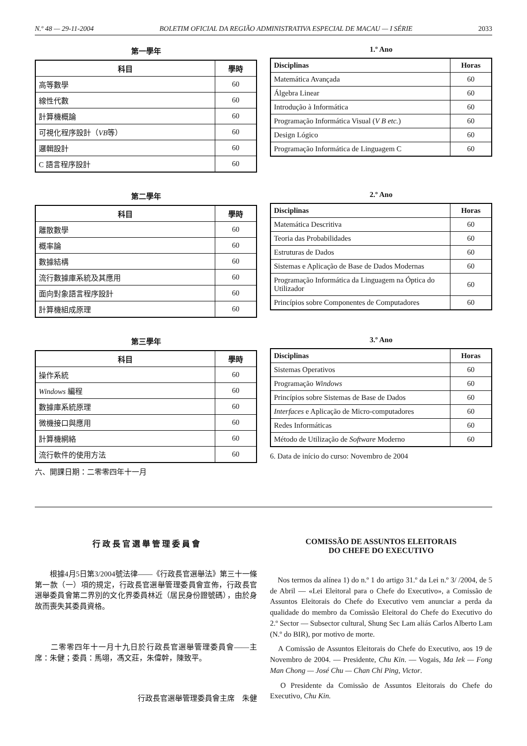N.º 48 — 29-11-2004 BOLETIM OFICIAL DA REGIÃO ADMINISTRATIVA ESPECIAL DE MACAU — I SÉRIE 2033
第一學年
| 科目 | 學時 |
| --- | --- |
| 高等數學 | 60 |
| 線性代數 | 60 |
| 計算機概論 | 60 |
| 可視化程序設計（ VB 等） | 60 |
| 邏輯設計 | 60 |
| C 語言程序設計 | 60 |
1.º Ano
| Disciplinas | Horas |
| --- | --- |
| Matemática Avançada | 60 |
| Álgebra Linear | 60 |
| Introdução à Informática | 60 |
| Programação Informática Visual ( V B etc. ) | 60 |
| Design Lógico | 60 |
| Programação Informática de Linguagem C | 60 |
第二學年
| 科目 | 學時 |
| --- | --- |
| 離散數學 | 60 |
| 概率論 | 60 |
| 數據結構 | 60 |
| 流行數據庫系統及其應用 | 60 |
| 面向對象語言程序設計 | 60 |
| 計算機組成原理 | 60 |
2.º Ano
| Disciplinas | Horas |
| --- | --- |
| Matemática Descritiva | 60 |
| Teoria das Probabilidades | 60 |
| Estruturas de Dados | 60 |
| Sistemas e Aplicação de Base de Dados Modernas | 60 |
| Programação Informática da Linguagem na Óptica do Utilizador | 60 |
| Princípios sobre Componentes de Computadores | 60 |
第三學年
| 科目 | 學時 |
| --- | --- |
| 操作系統 | 60 |
| Windows 編程 | 60 |
| 數據庫系統原理 | 60 |
| 微機接口與應用 | 60 |
| 計算機網絡 | 60 |
| 流行軟件的使用方法 | 60 |
六、開課日期：二零零四年十一月
3.º Ano
| Disciplinas | Horas |
| --- | --- |
| Sistemas Operativos | 60 |
| Programação Windows | 60 |
| Princípios sobre Sistemas de Base de Dados | 60 |
| Interfaces e Aplicação de Micro-computadores | 60 |
| Redes Informáticas | 60 |
| Método de Utilização de Software Moderno | 60 |
6. Data de início do curso: Novembro de 2004
行 政 長 官 選 舉 管 理 委 員 會
　　根據4月5日第3/2004號法律——《行政長官選舉法》第三十一條第一款（一）項的規定，行政長官選舉管理委員會宣佈，行政長官選舉委員會第二界別的文化界委員林近（居民身份證號碼），由於身故而喪失其委員資格。
　　二零零四年十一月十九日於行政長官選舉管理委員會——主席：朱健；委員：馬翊，馮文莊，朱偉幹，陳致平。
行政長官選舉管理委員會主席　朱健
COMISSÃO DE ASSUNTOS ELEITORAIS
DO CHEFE DO EXECUTIVO
　Nos termos da alínea 1) do n.º 1 do artigo 31.º da Lei n.º 3/ /2004, de 5 de Abril — «Lei Eleitoral para o Chefe do Executivo», a Comissão de Assuntos Eleitorais do Chefe do Executivo vem anunciar a perda da qualidade do membro da Comissão Eleitoral do Chefe do Executivo do 2.º Sector — Subsector cultural, Shung Sec Lam aliás Carlos Alberto Lam (N.º do BIR), por motivo de morte.
　A Comissão de Assuntos Eleitorais do Chefe do Executivo, aos 19 de Novembro de 2004. — Presidente, Chu Kin. — Vogais, Ma Iek — Fong Man Chong — José Chu — Chan Chi Ping, Victor.
　O Presidente da Comissão de Assuntos Eleitorais do Chefe do Executivo, Chu Kin.